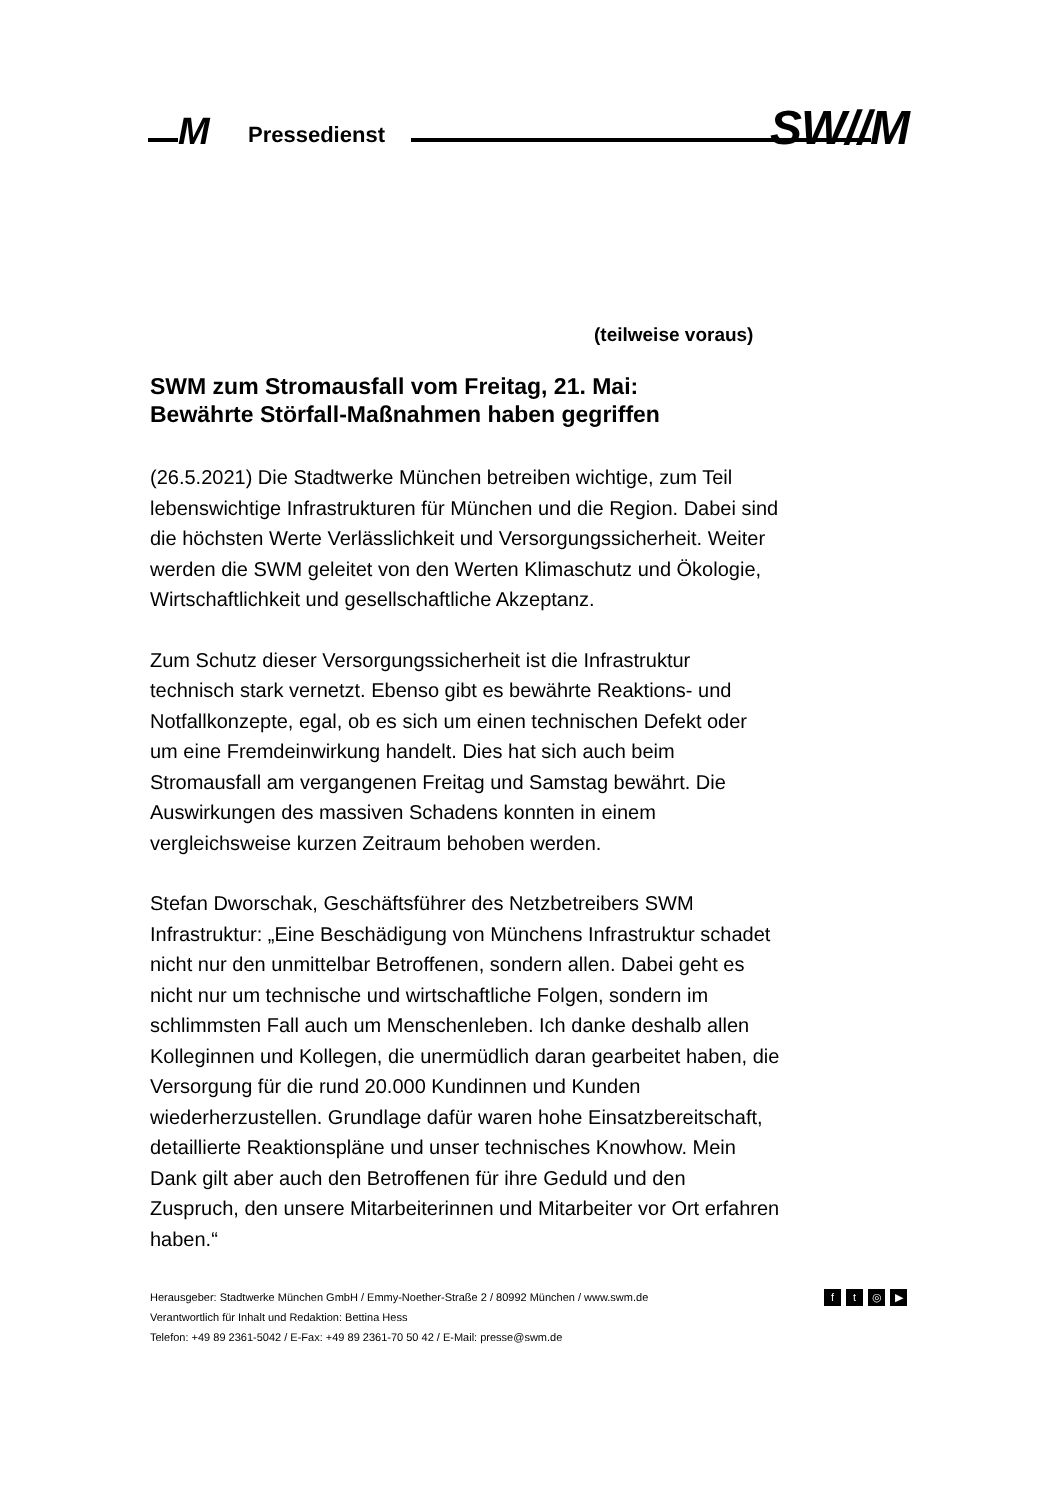M Pressedienst SW//M
(teilweise voraus)
SWM zum Stromausfall vom Freitag, 21. Mai:
Bewährte Störfall-Maßnahmen haben gegriffen
(26.5.2021) Die Stadtwerke München betreiben wichtige, zum Teil lebenswichtige Infrastrukturen für München und die Region. Dabei sind die höchsten Werte Verlässlichkeit und Versorgungssicherheit. Weiter werden die SWM geleitet von den Werten Klimaschutz und Ökologie, Wirtschaftlichkeit und gesellschaftliche Akzeptanz.
Zum Schutz dieser Versorgungssicherheit ist die Infrastruktur technisch stark vernetzt. Ebenso gibt es bewährte Reaktions- und Notfallkonzepte, egal, ob es sich um einen technischen Defekt oder um eine Fremdeinwirkung handelt. Dies hat sich auch beim Stromausfall am vergangenen Freitag und Samstag bewährt. Die Auswirkungen des massiven Schadens konnten in einem vergleichsweise kurzen Zeitraum behoben werden.
Stefan Dworschak, Geschäftsführer des Netzbetreibers SWM Infrastruktur: „Eine Beschädigung von Münchens Infrastruktur schadet nicht nur den unmittelbar Betroffenen, sondern allen. Dabei geht es nicht nur um technische und wirtschaftliche Folgen, sondern im schlimmsten Fall auch um Menschenleben. Ich danke deshalb allen Kolleginnen und Kollegen, die unermüdlich daran gearbeitet haben, die Versorgung für die rund 20.000 Kundinnen und Kunden wiederherzustellen. Grundlage dafür waren hohe Einsatzbereitschaft, detaillierte Reaktionspläne und unser technisches Knowhow. Mein Dank gilt aber auch den Betroffenen für ihre Geduld und den Zuspruch, den unsere Mitarbeiterinnen und Mitarbeiter vor Ort erfahren haben.“
Herausgeber: Stadtwerke München GmbH / Emmy-Noether-Straße 2 / 80992 München / www.swm.de
Verantwortlich für Inhalt und Redaktion: Bettina Hess
Telefon: +49 89 2361-5042 / E-Fax: +49 89 2361-70 50 42 / E-Mail: presse@swm.de
ft ◎ ▶